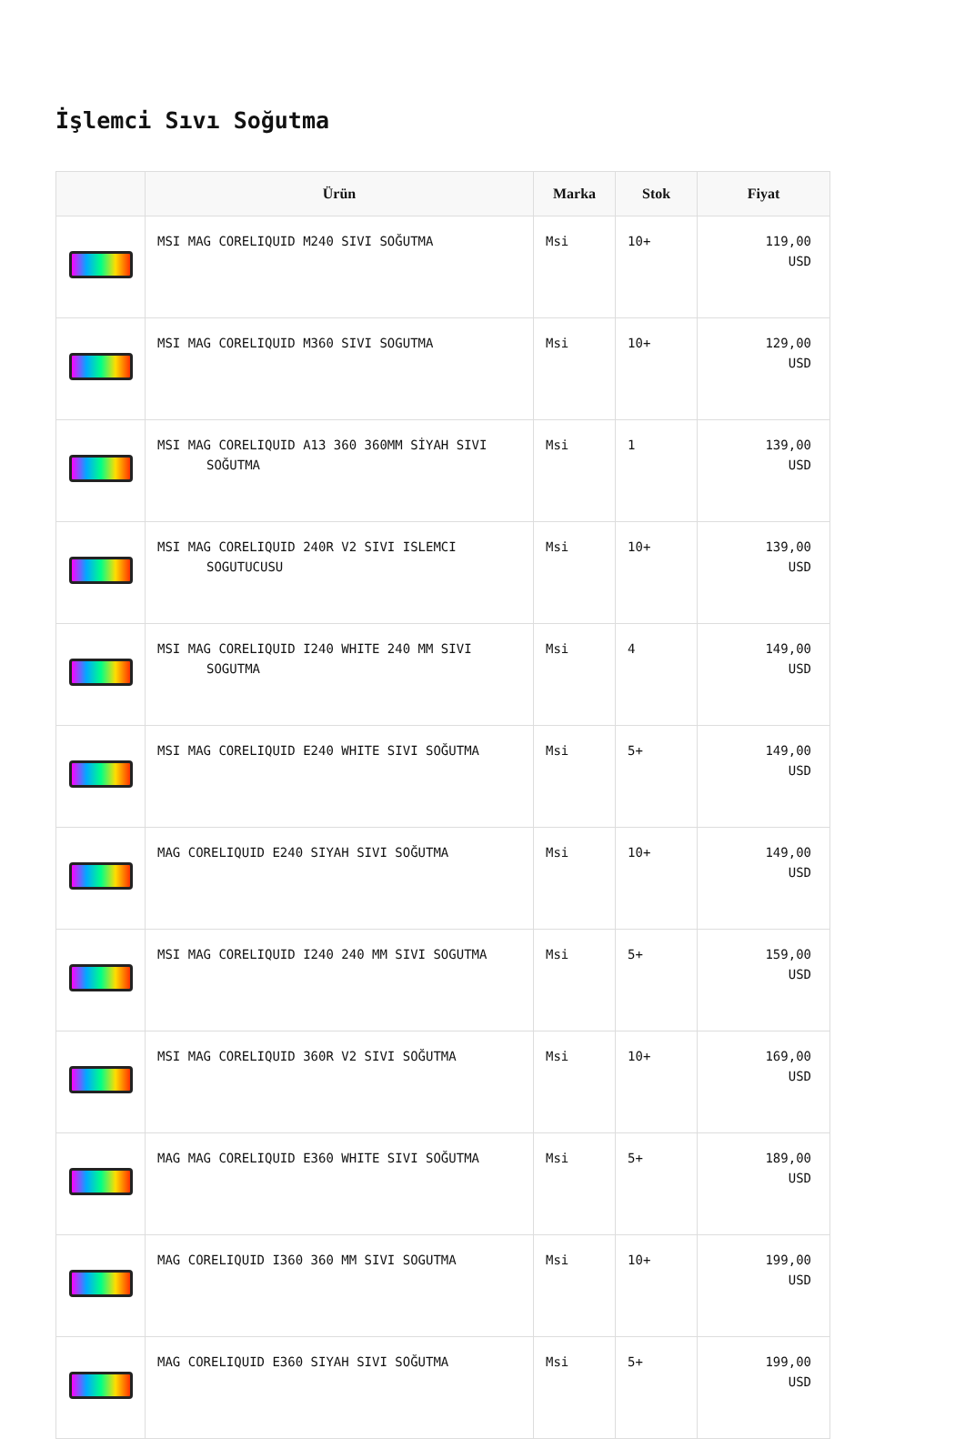İşlemci Sıvı Soğutma
| | Ürün | Marka | Stok | Fiyat |
| --- | --- | --- | --- | --- |
| | MSI MAG CORELIQUID M240 SIVI SOĞUTMA | Msi | 10+ | 119,00 USD |
| | MSI MAG CORELIQUID M360 SIVI SOGUTMA | Msi | 10+ | 129,00 USD |
| | MSI MAG CORELIQUID A13 360 360MM SİYAH SIVI SOĞUTMA | Msi | 1 | 139,00 USD |
| | MSI MAG CORELIQUID 240R V2 SIVI ISLEMCI SOGUTUCUSU | Msi | 10+ | 139,00 USD |
| | MSI MAG CORELIQUID I240 WHITE 240 MM SIVI SOGUTMA | Msi | 4 | 149,00 USD |
| | MSI MAG CORELIQUID E240 WHITE SIVI SOĞUTMA | Msi | 5+ | 149,00 USD |
| | MAG CORELIQUID E240 SIYAH SIVI SOĞUTMA | Msi | 10+ | 149,00 USD |
| | MSI MAG CORELIQUID I240 240 MM SIVI SOGUTMA | Msi | 5+ | 159,00 USD |
| | MSI MAG CORELIQUID 360R V2 SIVI SOĞUTMA | Msi | 10+ | 169,00 USD |
| | MAG MAG CORELIQUID E360 WHITE SIVI SOĞUTMA | Msi | 5+ | 189,00 USD |
| | MAG CORELIQUID I360 360 MM SIVI SOGUTMA | Msi | 10+ | 199,00 USD |
| | MAG CORELIQUID E360 SIYAH SIVI SOĞUTMA | Msi | 5+ | 199,00 USD |